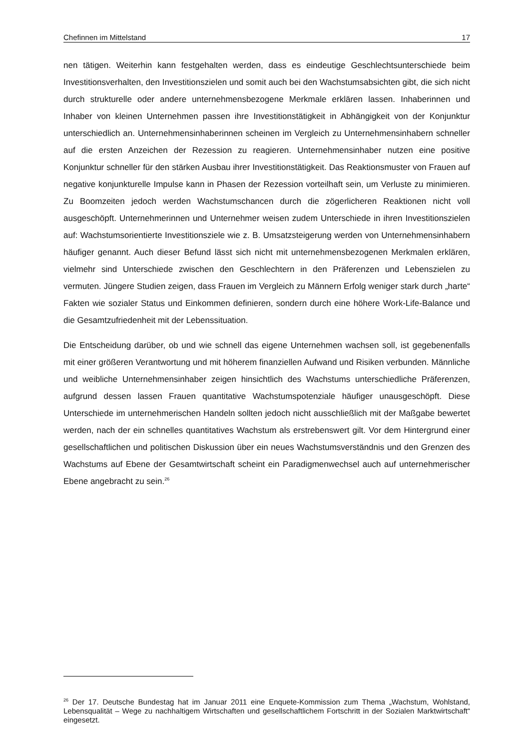Chefinnen im Mittelstand 17
nen tätigen. Weiterhin kann festgehalten werden, dass es eindeutige Geschlechtsunterschiede beim Investitionsverhalten, den Investitionszielen und somit auch bei den Wachstumsabsichten gibt, die sich nicht durch strukturelle oder andere unternehmensbezogene Merkmale erklären lassen. Inhaberinnen und Inhaber von kleinen Unternehmen passen ihre Investitionstätigkeit in Abhängigkeit von der Konjunktur unterschiedlich an. Unternehmensinhaberinnen scheinen im Vergleich zu Unternehmensinhabern schneller auf die ersten Anzeichen der Rezession zu reagieren. Unternehmensinhaber nutzen eine positive Konjunktur schneller für den stärken Ausbau ihrer Investitionstätigkeit. Das Reaktionsmuster von Frauen auf negative konjunkturelle Impulse kann in Phasen der Rezession vorteilhaft sein, um Verluste zu minimieren. Zu Boomzeiten jedoch werden Wachstumschancen durch die zögerlicheren Reaktionen nicht voll ausgeschöpft. Unternehmerinnen und Unternehmer weisen zudem Unterschiede in ihren Investitionszielen auf: Wachstumsorientierte Investitionsziele wie z. B. Umsatzsteigerung werden von Unternehmensinhabern häufiger genannt. Auch dieser Befund lässt sich nicht mit unternehmensbezogenen Merkmalen erklären, vielmehr sind Unterschiede zwischen den Geschlechtern in den Präferenzen und Lebenszielen zu vermuten. Jüngere Studien zeigen, dass Frauen im Vergleich zu Männern Erfolg weniger stark durch „harte“ Fakten wie sozialer Status und Einkommen definieren, sondern durch eine höhere Work-Life-Balance und die Gesamtzufriedenheit mit der Lebenssituation.
Die Entscheidung darüber, ob und wie schnell das eigene Unternehmen wachsen soll, ist gegebenenfalls mit einer größeren Verantwortung und mit höherem finanziellen Aufwand und Risiken verbunden. Männliche und weibliche Unternehmensinhaber zeigen hinsichtlich des Wachstums unterschiedliche Präferenzen, aufgrund dessen lassen Frauen quantitative Wachstumspotenziale häufiger unausgeschöpft. Diese Unterschiede im unternehmerischen Handeln sollten jedoch nicht ausschließlich mit der Maßgabe bewertet werden, nach der ein schnelles quantitatives Wachstum als erstrebenswert gilt. Vor dem Hintergrund einer gesellschaftlichen und politischen Diskussion über ein neues Wachstumsverständnis und den Grenzen des Wachstums auf Ebene der Gesamtwirtschaft scheint ein Paradigmenwechsel auch auf unternehmerischer Ebene angebracht zu sein.<sup>26</sup>
<sup>26</sup> Der 17. Deutsche Bundestag hat im Januar 2011 eine Enquete-Kommission zum Thema „Wachstum, Wohlstand, Lebensqualität – Wege zu nachhaltigem Wirtschaften und gesellschaftlichem Fortschritt in der Sozialen Marktwirtschaft“ eingesetzt.